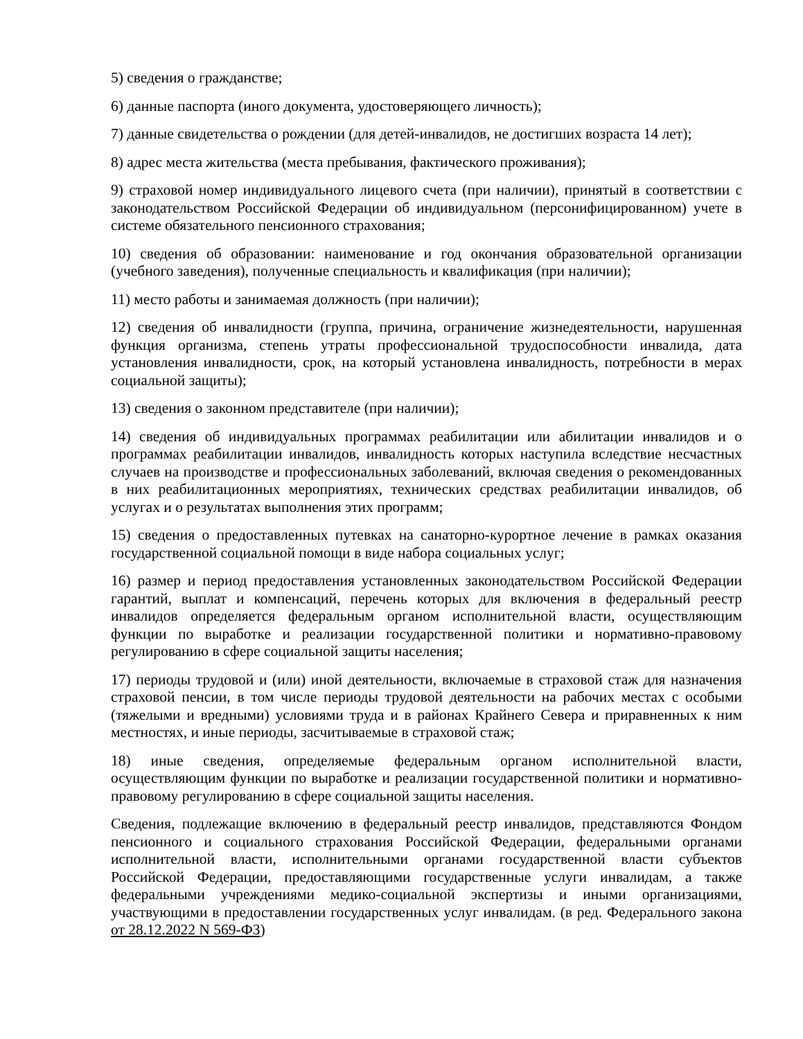5) сведения о гражданстве;
6) данные паспорта (иного документа, удостоверяющего личность);
7) данные свидетельства о рождении (для детей-инвалидов, не достигших возраста 14 лет);
8) адрес места жительства (места пребывания, фактического проживания);
9) страховой номер индивидуального лицевого счета (при наличии), принятый в соответствии с законодательством Российской Федерации об индивидуальном (персонифицированном) учете в системе обязательного пенсионного страхования;
10) сведения об образовании: наименование и год окончания образовательной организации (учебного заведения), полученные специальность и квалификация (при наличии);
11) место работы и занимаемая должность (при наличии);
12) сведения об инвалидности (группа, причина, ограничение жизнедеятельности, нарушенная функция организма, степень утраты профессиональной трудоспособности инвалида, дата установления инвалидности, срок, на который установлена инвалидность, потребности в мерах социальной защиты);
13) сведения о законном представителе (при наличии);
14) сведения об индивидуальных программах реабилитации или абилитации инвалидов и о программах реабилитации инвалидов, инвалидность которых наступила вследствие несчастных случаев на производстве и профессиональных заболеваний, включая сведения о рекомендованных в них реабилитационных мероприятиях, технических средствах реабилитации инвалидов, об услугах и о результатах выполнения этих программ;
15) сведения о предоставленных путевках на санаторно-курортное лечение в рамках оказания государственной социальной помощи в виде набора социальных услуг;
16) размер и период предоставления установленных законодательством Российской Федерации гарантий, выплат и компенсаций, перечень которых для включения в федеральный реестр инвалидов определяется федеральным органом исполнительной власти, осуществляющим функции по выработке и реализации государственной политики и нормативно-правовому регулированию в сфере социальной защиты населения;
17) периоды трудовой и (или) иной деятельности, включаемые в страховой стаж для назначения страховой пенсии, в том числе периоды трудовой деятельности на рабочих местах с особыми (тяжелыми и вредными) условиями труда и в районах Крайнего Севера и приравненных к ним местностях, и иные периоды, засчитываемые в страховой стаж;
18) иные сведения, определяемые федеральным органом исполнительной власти, осуществляющим функции по выработке и реализации государственной политики и нормативно-правовому регулированию в сфере социальной защиты населения.
Сведения, подлежащие включению в федеральный реестр инвалидов, представляются Фондом пенсионного и социального страхования Российской Федерации, федеральными органами исполнительной власти, исполнительными органами государственной власти субъектов Российской Федерации, предоставляющими государственные услуги инвалидам, а также федеральными учреждениями медико-социальной экспертизы и иными организациями, участвующими в предоставлении государственных услуг инвалидам. (в ред. Федерального закона от 28.12.2022 N 569-ФЗ)